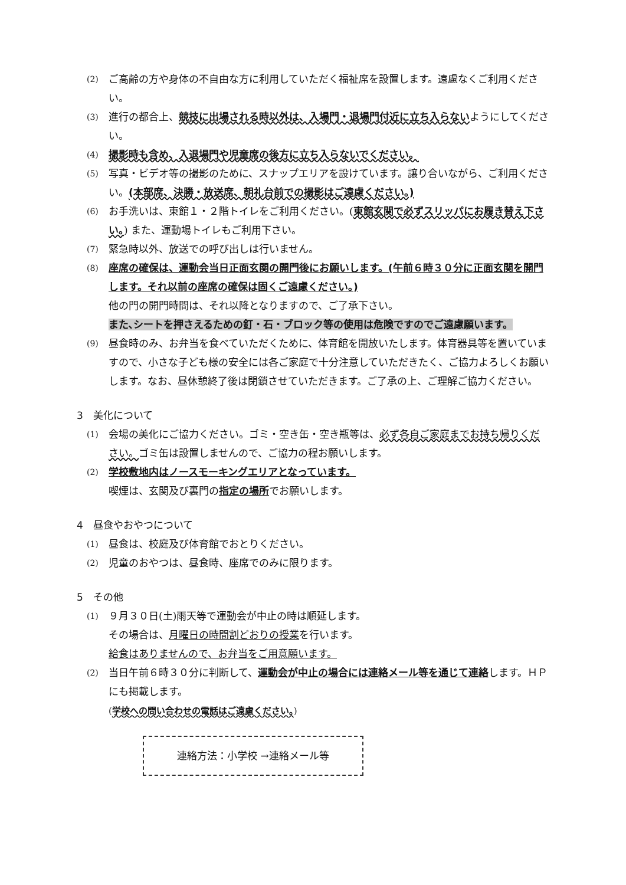(2) ご高齢の方や身体の不自由な方に利用していただく福祉席を設置します。遠慮なくご利用ください。
(3) 進行の都合上、競技に出場される時以外は、入場門・退場門付近に立ち入らないようにしてください。
(4) 撮影時も含め、入退場門や児童席の後方に立ち入らないでください。
(5) 写真・ビデオ等の撮影のために、スナップエリアを設けています。譲り合いながら、ご利用ください。(本部席、決勝・放送席、朝礼台前での撮影はご遠慮ください。)
(6) お手洗いは、東館１・２階トイレをご利用ください。(東館玄関で必ずスリッパにお履き替え下さい。) また、運動場トイレもご利用下さい。
(7) 緊急時以外、放送での呼び出しは行いません。
(8) 座席の確保は、運動会当日正面玄関の開門後にお願いします。(午前６時３０分に正面玄関を開門します。それ以前の座席の確保は固くご遠慮ください。)
他の門の開門時間は、それ以降となりますので、ご了承下さい。
また､シートを押さえるための釘・石・ブロック等の使用は危険ですのでご遠慮願います。
(9) 昼食時のみ、お弁当を食べていただくために、体育館を開放いたします。体育器具等を置いていますので、小さな子ども様の安全には各ご家庭で十分注意していただきたく、ご協力よろしくお願いします。なお、昼休憩終了後は閉鎖させていただきます。ご了承の上、ご理解ご協力ください。
3　美化について
(1) 会場の美化にご協力ください。ゴミ・空き缶・空き瓶等は、必ず各自ご家庭までお持ち帰りください。ゴミ缶は設置しませんので、ご協力の程お願いします。
(2) 学校敷地内はノースモーキングエリアとなっています。
喫煙は、玄関及び裏門の指定の場所でお願いします。
4　昼食やおやつについて
(1) 昼食は、校庭及び体育館でおとりください。
(2) 児童のおやつは、昼食時、座席でのみに限ります。
5　その他
(1) ９月３０日(土)雨天等で運動会が中止の時は順延します。
その場合は、月曜日の時間割どおりの授業を行います。
給食はありませんので、お弁当をご用意願います。
(2) 当日午前６時３０分に判断して、運動会が中止の場合には連絡メール等を通じて連絡します。ＨＰにも掲載します。
(学校への問い合わせの電話はご遠慮ください。)
連絡方法：小学校 →連絡メール等